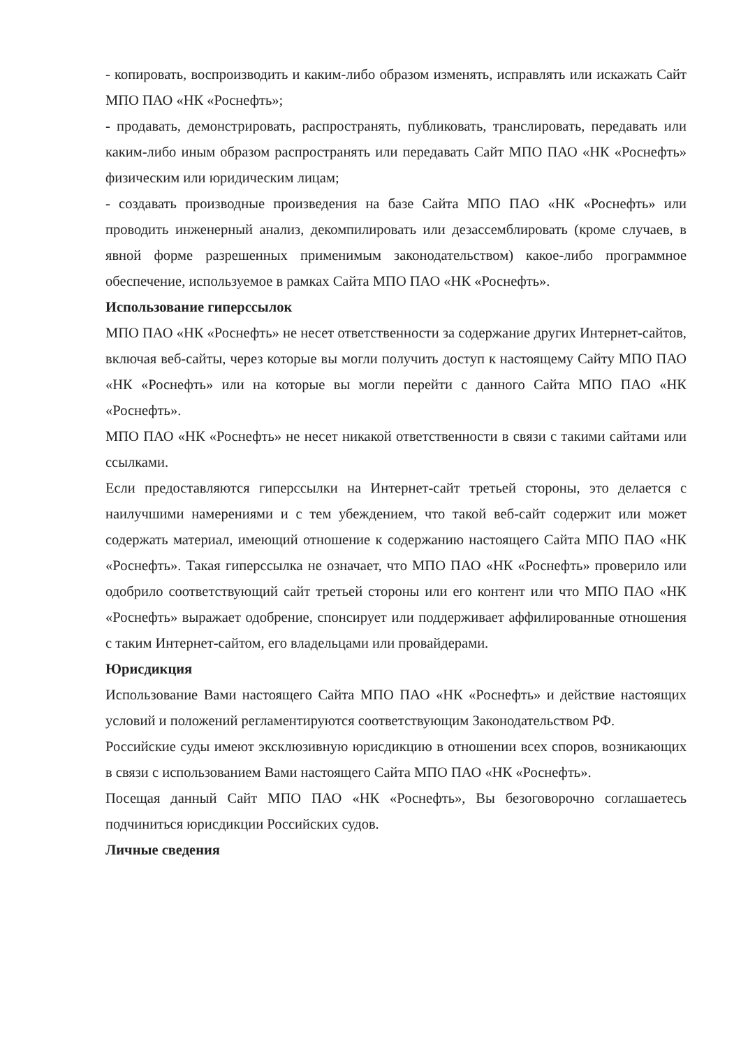- копировать, воспроизводить и каким-либо образом изменять, исправлять или искажать Сайт МПО ПАО «НК «Роснефть»;
- продавать, демонстрировать, распространять, публиковать, транслировать, передавать или каким-либо иным образом распространять или передавать Сайт МПО ПАО «НК «Роснефть» физическим или юридическим лицам;
- создавать производные произведения на базе Сайта МПО ПАО «НК «Роснефть» или проводить инженерный анализ, декомпилировать или дезассемблировать (кроме случаев, в явной форме разрешенных применимым законодательством) какое-либо программное обеспечение, используемое в рамках Сайта МПО ПАО «НК «Роснефть».
Использование гиперссылок
МПО ПАО «НК «Роснефть» не несет ответственности за содержание других Интернет-сайтов, включая веб-сайты, через которые вы могли получить доступ к настоящему Сайту МПО ПАО «НК «Роснефть» или на которые вы могли перейти с данного Сайта МПО ПАО «НК «Роснефть».
МПО ПАО «НК «Роснефть» не несет никакой ответственности в связи с такими сайтами или ссылками.
Если предоставляются гиперссылки на Интернет-сайт третьей стороны, это делается с наилучшими намерениями и с тем убеждением, что такой веб-сайт содержит или может содержать материал, имеющий отношение к содержанию настоящего Сайта МПО ПАО «НК «Роснефть». Такая гиперссылка не означает, что МПО ПАО «НК «Роснефть» проверило или одобрило соответствующий сайт третьей стороны или его контент или что МПО ПАО «НК «Роснефть» выражает одобрение, спонсирует или поддерживает аффилированные отношения с таким Интернет-сайтом, его владельцами или провайдерами.
Юрисдикция
Использование Вами настоящего Сайта МПО ПАО «НК «Роснефть» и действие настоящих условий и положений регламентируются соответствующим Законодательством РФ.
Российские суды имеют эксклюзивную юрисдикцию в отношении всех споров, возникающих в связи с использованием Вами настоящего Сайта МПО ПАО «НК «Роснефть».
Посещая данный Сайт МПО ПАО «НК «Роснефть», Вы безоговорочно соглашаетесь подчиниться юрисдикции Российских судов.
Личные сведения